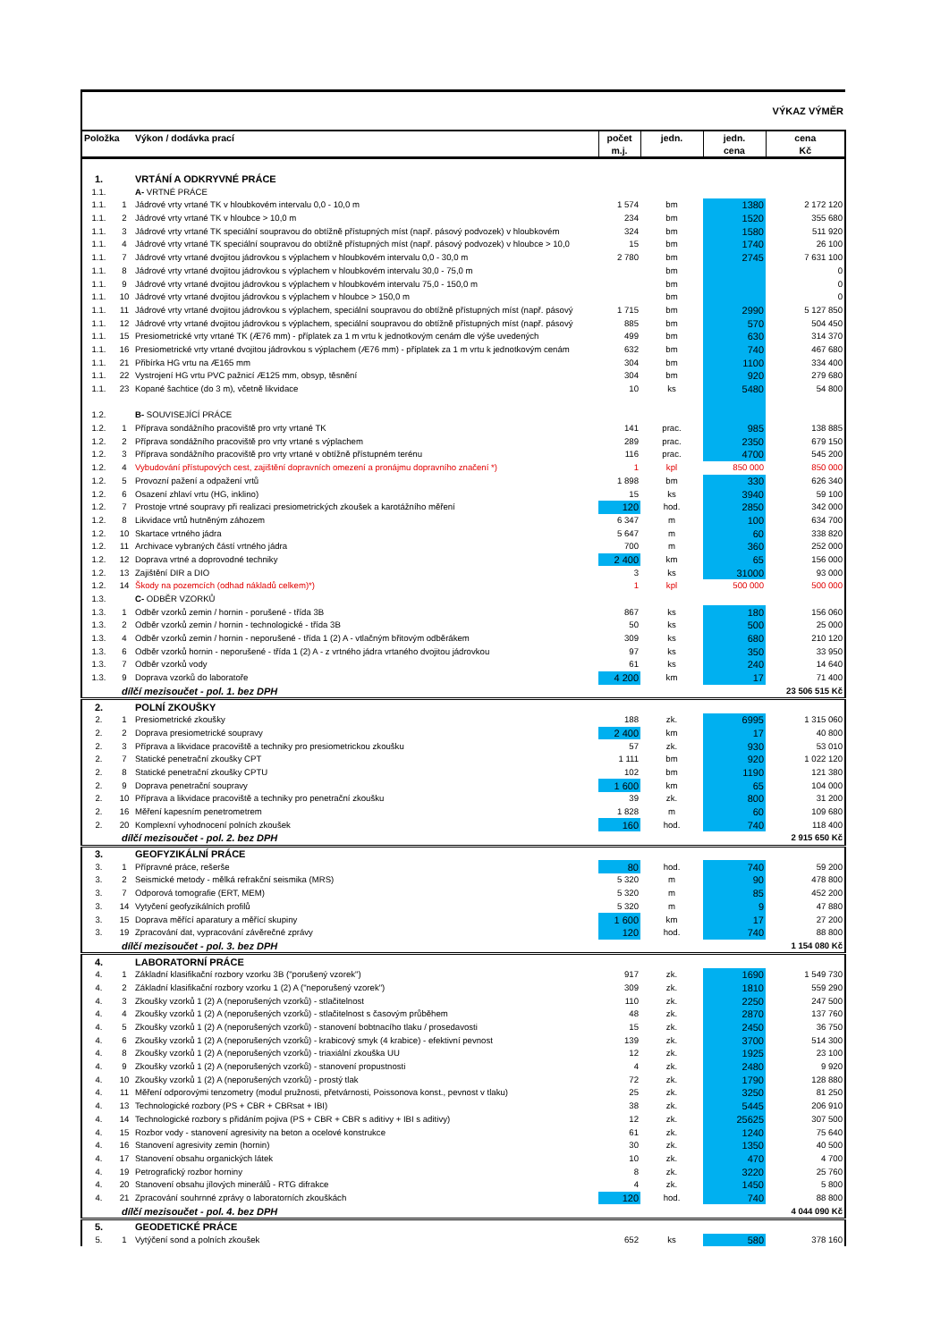| VÝKAZ VÝMĚR | | | | | | |
| Položka | | Výkon / dodávka prací | počet m.j. | jedn. | jedn. cena | cena Kč |
| 1. | | VRTÁNÍ A ODKRYVNÉ PRÁCE | | | | |
| 1.1. | | A- VRTNÉ PRÁCE | | | | |
| 1.1. | 1 | Jádrové vrty vrtané TK v hloubkovém intervalu 0,0 - 10,0 m | 1 574 | bm | 1380 | 2 172 120 |
| 1.1. | 2 | Jádrové vrty vrtané TK v hloubce > 10,0 m | 234 | bm | 1520 | 355 680 |
| 1.1. | 3 | Jádrové vrty vrtané TK speciální soupravou do obtížně přístupných míst (např. pásový podvozek) v hloubkovém | 324 | bm | 1580 | 511 920 |
| 1.1. | 4 | Jádrové vrty vrtané TK speciální soupravou do obtížně přístupných míst (např. pásový podvozek) v hloubce > 10,0 | 15 | bm | 1740 | 26 100 |
| 1.1. | 7 | Jádrové vrty vrtané dvojitou jádrovkou s výplachem v hloubkovém intervalu 0,0 - 30,0 m | 2 780 | bm | 2745 | 7 631 100 |
| 1.1. | 8 | Jádrové vrty vrtané dvojitou jádrovkou s výplachem v hloubkovém intervalu 30,0 - 75,0 m | | bm | | 0 |
| 1.1. | 9 | Jádrové vrty vrtané dvojitou jádrovkou s výplachem v hloubkovém intervalu 75,0 - 150,0 m | | bm | | 0 |
| 1.1. | 10 | Jádrové vrty vrtané dvojitou jádrovkou s výplachem v hloubce > 150,0 m | | bm | | 0 |
| 1.1. | 11 | Jádrové vrty vrtané dvojitou jádrovkou s výplachem, speciální soupravou do obtížně přístupných míst (např. pásový | 1 715 | bm | 2990 | 5 127 850 |
| 1.1. | 12 | Jádrové vrty vrtané dvojitou jádrovkou s výplachem, speciální soupravou do obtížně přístupných míst (např. pásový | 885 | bm | 570 | 504 450 |
| 1.1. | 15 | Presiometrické vrty vrtané TK (Æ76 mm) - příplatek za 1 m vrtu k jednotkovým cenám dle výše uvedených | 499 | bm | 630 | 314 370 |
| 1.1. | 16 | Presiometrické vrty vrtané dvojitou jádrovkou s výplachem (Æ76 mm) - příplatek za 1 m vrtu k jednotkovým cenám | 632 | bm | 740 | 467 680 |
| 1.1. | 21 | Přibírka HG vrtu na Æ165 mm | 304 | bm | 1100 | 334 400 |
| 1.1. | 22 | Vystrojení HG vrtu PVC pažnicí Æ125 mm, obsyp, těsnění | 304 | bm | 920 | 279 680 |
| 1.1. | 23 | Kopané šachtice (do 3 m), včetně likvidace | 10 | ks | 5480 | 54 800 |
| 1.2. | | B- SOUVISEJÍCÍ PRÁCE | | | | |
| 1.2. | 1 | Příprava sondážního pracoviště pro vrty vrtané TK | 141 | prac. | 985 | 138 885 |
| 1.2. | 2 | Příprava sondážního pracoviště pro vrty vrtané s výplachem | 289 | prac. | 2350 | 679 150 |
| 1.2. | 3 | Příprava sondážního pracoviště pro vrty vrtané v obtížně přístupném terénu | 116 | prac. | 4700 | 545 200 |
| 1.2. | 4 | Vybudování přístupových cest, zajištění dopravních omezení a pronájmu dopravního značení *) | 1 | kpl | 850 000 | 850 000 |
| 1.2. | 5 | Provozní pažení a odpažení vrtů | 1 898 | bm | 330 | 626 340 |
| 1.2. | 6 | Osazení zhlaví vrtu (HG, inklino) | 15 | ks | 3940 | 59 100 |
| 1.2. | 7 | Prostoje vrtné soupravy při realizaci presiometrických zkoušek a karotážního měření | 120 | hod. | 2850 | 342 000 |
| 1.2. | 8 | Likvidace vrtů hutněným záhozem | 6 347 | m | 100 | 634 700 |
| 1.2. | 10 | Skartace vrtného jádra | 5 647 | m | 60 | 338 820 |
| 1.2. | 11 | Archivace vybraných částí vrtného jádra | 700 | m | 360 | 252 000 |
| 1.2. | 12 | Doprava vrtné a doprovodné techniky | 2 400 | km | 65 | 156 000 |
| 1.2. | 13 | Zajištění DIR a DIO | 3 | ks | 31000 | 93 000 |
| 1.2. | 14 | Škody na pozemcích (odhad nákladů celkem)*) | 1 | kpl | 500 000 | 500 000 |
| 1.3. | | C- ODBĚR VZORKŮ | | | | |
| 1.3. | 1 | Odběr vzorků zemin / hornin - porušené - třída 3B | 867 | ks | 180 | 156 060 |
| 1.3. | 2 | Odběr vzorků zemin / hornin - technologické - třída 3B | 50 | ks | 500 | 25 000 |
| 1.3. | 4 | Odběr vzorků zemin / hornin - neporušené - třída 1 (2) A - vtlačným břitovým odběrákem | 309 | ks | 680 | 210 120 |
| 1.3. | 6 | Odběr vzorků hornin - neporušené - třída 1 (2) A - z vrtného jádra vrtaného dvojitou jádrovkou | 97 | ks | 350 | 33 950 |
| 1.3. | 7 | Odběr vzorků vody | 61 | ks | 240 | 14 640 |
| 1.3. | 9 | Doprava vzorků do laboratoře | 4 200 | km | 17 | 71 400 |
| dílčí mezisoučet - pol. 1. bez DPH | | | | | | 23 506 515 Kč |
| 2. | | POLNÍ ZKOUŠKY | | | | |
| 2. | 1 | Presiometrické zkoušky | 188 | zk. | 6995 | 1 315 060 |
| 2. | 2 | Doprava presiometrické soupravy | 2 400 | km | 17 | 40 800 |
| 2. | 3 | Příprava a likvidace pracoviště a techniky pro presiometrickou zkoušku | 57 | zk. | 930 | 53 010 |
| 2. | 7 | Statické penetrační zkoušky CPT | 1 111 | bm | 920 | 1 022 120 |
| 2. | 8 | Statické penetrační zkoušky CPTU | 102 | bm | 1190 | 121 380 |
| 2. | 9 | Doprava penetrační soupravy | 1 600 | km | 65 | 104 000 |
| 2. | 10 | Příprava a likvidace pracoviště a techniky pro penetrační zkoušku | 39 | zk. | 800 | 31 200 |
| 2. | 16 | Měření kapesním penetrometrem | 1 828 | m | 60 | 109 680 |
| 2. | 20 | Komplexní vyhodnocení polních zkoušek | 160 | hod. | 740 | 118 400 |
| dílčí mezisoučet - pol. 2. bez DPH | | | | | | 2 915 650 Kč |
| 3. | | GEOFYZIKÁLNÍ PRÁCE | | | | |
| 3. | 1 | Přípravné práce, rešerše | 80 | hod. | 740 | 59 200 |
| 3. | 2 | Seismické metody - mělká refrakční seismika (MRS) | 5 320 | m | 90 | 478 800 |
| 3. | 7 | Odporová tomografie (ERT, MEM) | 5 320 | m | 85 | 452 200 |
| 3. | 14 | Vytyčení geofyzikálních profilů | 5 320 | m | 9 | 47 880 |
| 3. | 15 | Doprava měřící aparatury a měřící skupiny | 1 600 | km | 17 | 27 200 |
| 3. | 19 | Zpracování dat, vypracování závěrečné zprávy | 120 | hod. | 740 | 88 800 |
| dílčí mezisoučet - pol. 3. bez DPH | | | | | | 1 154 080 Kč |
| 4. | | LABORATORNÍ PRÁCE | | | | |
| 4. | 1 | Základní klasifikační rozbory vzorku 3B ("porušený vzorek") | 917 | zk. | 1690 | 1 549 730 |
| 4. | 2 | Základní klasifikační rozbory vzorku 1 (2) A ("neporušený vzorek") | 309 | zk. | 1810 | 559 290 |
| 4. | 3 | Zkoušky vzorků 1 (2) A (neporušených vzorků) - stlačitelnost | 110 | zk. | 2250 | 247 500 |
| 4. | 4 | Zkoušky vzorků 1 (2) A (neporušených vzorků) - stlačitelnost s časovým průběhem | 48 | zk. | 2870 | 137 760 |
| 4. | 5 | Zkoušky vzorků 1 (2) A (neporušených vzorků) - stanovení bobtnacího tlaku / prosedavosti | 15 | zk. | 2450 | 36 750 |
| 4. | 6 | Zkoušky vzorků 1 (2) A (neporušených vzorků) - krabicový smyk (4 krabice) - efektivní pevnost | 139 | zk. | 3700 | 514 300 |
| 4. | 8 | Zkoušky vzorků 1 (2) A (neporušených vzorků) - triaxiální zkouška UU | 12 | zk. | 1925 | 23 100 |
| 4. | 9 | Zkoušky vzorků 1 (2) A (neporušených vzorků) - stanovení propustnosti | 4 | zk. | 2480 | 9 920 |
| 4. | 10 | Zkoušky vzorků 1 (2) A (neporušených vzorků) - prostý tlak | 72 | zk. | 1790 | 128 880 |
| 4. | 11 | Měření odporovými tenzometry (modul pružnosti, přetvárnosti, Poissonova konst., pevnost v tlaku) | 25 | zk. | 3250 | 81 250 |
| 4. | 13 | Technologické rozbory (PS + CBR + CBRsat + IBI) | 38 | zk. | 5445 | 206 910 |
| 4. | 14 | Technologické rozbory s přidáním pojiva (PS + CBR + CBR s aditivy + IBI s aditivy) | 12 | zk. | 25625 | 307 500 |
| 4. | 15 | Rozbor vody - stanovení agresivity na beton a ocelové konstrukce | 61 | zk. | 1240 | 75 640 |
| 4. | 16 | Stanovení agresivity zemin (hornin) | 30 | zk. | 1350 | 40 500 |
| 4. | 17 | Stanovení obsahu organických látek | 10 | zk. | 470 | 4 700 |
| 4. | 19 | Petrografický rozbor horniny | 8 | zk. | 3220 | 25 760 |
| 4. | 20 | Stanovení obsahu jílových minerálů - RTG difrakce | 4 | zk. | 1450 | 5 800 |
| 4. | 21 | Zpracování souhrnné zprávy o laboratorních zkouškách | 120 | hod. | 740 | 88 800 |
| dílčí mezisoučet - pol. 4. bez DPH | | | | | | 4 044 090 Kč |
| 5. | | GEODETICKÉ PRÁCE | | | | |
| 5. | 1 | Vytýčení sond a polních zkoušek | 652 | ks | 580 | 378 160 |